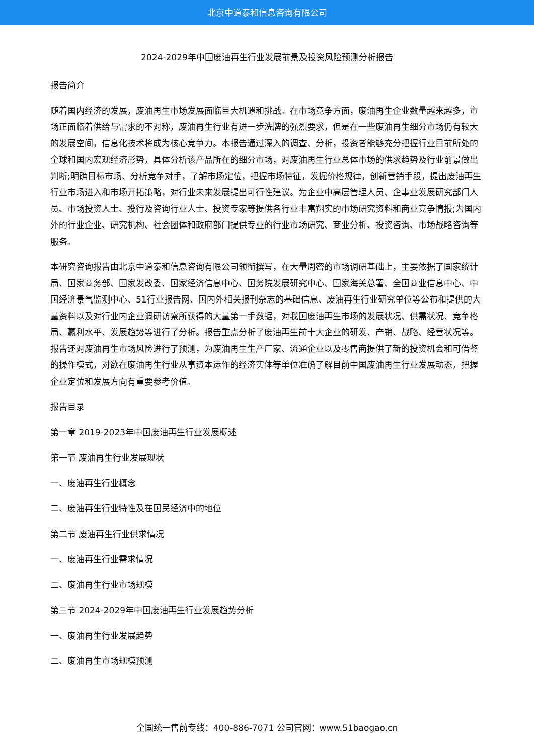北京中道泰和信息咨询有限公司
2024-2029年中国废油再生行业发展前景及投资风险预测分析报告
报告简介
随着国内经济的发展，废油再生市场发展面临巨大机遇和挑战。在市场竞争方面，废油再生企业数量越来越多，市场正面临着供给与需求的不对称，废油再生行业有进一步洗牌的强烈要求，但是在一些废油再生细分市场仍有较大的发展空间，信息化技术将成为核心竞争力。本报告通过深入的调查、分析，投资者能够充分把握行业目前所处的全球和国内宏观经济形势，具体分析该产品所在的细分市场，对废油再生行业总体市场的供求趋势及行业前景做出判断;明确目标市场、分析竞争对手，了解市场定位，把握市场特征，发掘价格规律，创新营销手段，提出废油再生行业市场进入和市场开拓策略，对行业未来发展提出可行性建议。为企业中高层管理人员、企事业发展研究部门人员、市场投资人士、投行及咨询行业人士、投资专家等提供各行业丰富翔实的市场研究资料和商业竞争情报;为国内外的行业企业、研究机构、社会团体和政府部门提供专业的行业市场研究、商业分析、投资咨询、市场战略咨询等服务。
本研究咨询报告由北京中道泰和信息咨询有限公司领衔撰写，在大量周密的市场调研基础上，主要依据了国家统计局、国家商务部、国家发改委、国家经济信息中心、国务院发展研究中心、国家海关总署、全国商业信息中心、中国经济景气监测中心、51行业报告网、国内外相关报刊杂志的基础信息、废油再生行业研究单位等公布和提供的大量资料以及对行业内企业调研访察所获得的大量第一手数据，对我国废油再生市场的发展状况、供需状况、竞争格局、赢利水平、发展趋势等进行了分析。报告重点分析了废油再生前十大企业的研发、产销、战略、经营状况等。报告还对废油再生市场风险进行了预测，为废油再生生产厂家、流通企业以及零售商提供了新的投资机会和可借鉴的操作模式，对欲在废油再生行业从事资本运作的经济实体等单位准确了解目前中国废油再生行业发展动态，把握企业定位和发展方向有重要参考价值。
报告目录
第一章 2019-2023年中国废油再生行业发展概述
第一节 废油再生行业发展现状
一、废油再生行业概念
二、废油再生行业特性及在国民经济中的地位
第二节 废油再生行业供求情况
一、废油再生行业需求情况
二、废油再生行业市场规模
第三节 2024-2029年中国废油再生行业发展趋势分析
一、废油再生行业发展趋势
二、废油再生市场规模预测
全国统一售前专线：400-886-7071 公司官网：www.51baogao.cn